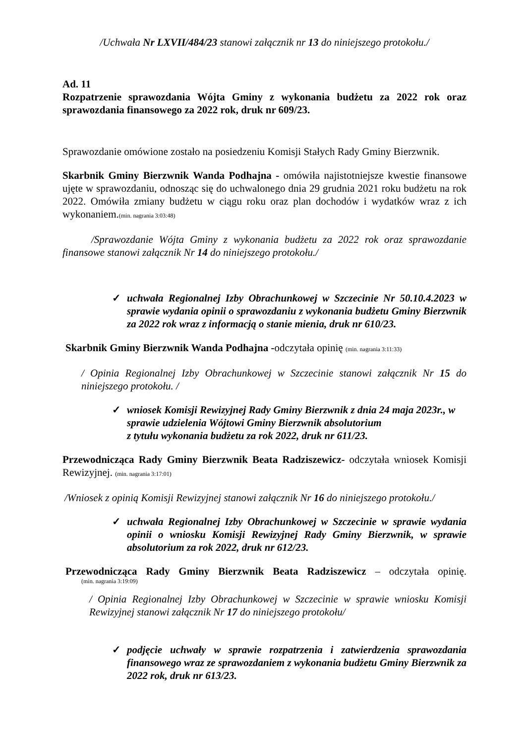/Uchwała Nr LXVII/484/23 stanowi załącznik nr 13 do niniejszego protokołu./
Ad. 11
Rozpatrzenie sprawozdania Wójta Gminy z wykonania budżetu za 2022 rok oraz sprawozdania finansowego za 2022 rok, druk nr 609/23.
Sprawozdanie omówione zostało na posiedzeniu Komisji Stałych Rady Gminy Bierzwnik.
Skarbnik Gminy Bierzwnik Wanda Podhajna - omówiła najistotniejsze kwestie finansowe ujęte w sprawozdaniu, odnosząc się do uchwalonego dnia 29 grudnia 2021 roku budżetu na rok 2022. Omówiła zmiany budżetu w ciągu roku oraz plan dochodów i wydatków wraz z ich wykonaniem.(min. nagrania 3:03:48)
/Sprawozdanie Wójta Gminy z wykonania budżetu za 2022 rok oraz sprawozdanie finansowe stanowi załącznik Nr 14 do niniejszego protokołu./
✓ uchwała Regionalnej Izby Obrachunkowej w Szczecinie Nr 50.10.4.2023 w sprawie wydania opinii o sprawozdaniu z wykonania budżetu Gminy Bierzwnik za 2022 rok wraz z informacją o stanie mienia, druk nr 610/23.
Skarbnik Gminy Bierzwnik Wanda Podhajna -odczytała opinię (min. nagrania 3:11:33)
/ Opinia Regionalnej Izby Obrachunkowej w Szczecinie stanowi załącznik Nr 15 do niniejszego protokołu. /
✓ wniosek Komisji Rewizyjnej Rady Gminy Bierzwnik z dnia 24 maja 2023r., w sprawie udzielenia Wójtowi Gminy Bierzwnik absolutorium
z tytułu wykonania budżetu za rok 2022, druk nr 611/23.
Przewodnicząca Rady Gminy Bierzwnik Beata Radziszewicz- odczytała wniosek Komisji Rewizyjnej. (min. nagrania 3:17:01)
/Wniosek z opinią Komisji Rewizyjnej stanowi załącznik Nr 16 do niniejszego protokołu./
✓ uchwała Regionalnej Izby Obrachunkowej w Szczecinie w sprawie wydania opinii o wniosku Komisji Rewizyjnej Rady Gminy Bierzwnik, w sprawie absolutorium za rok 2022, druk nr 612/23.
Przewodnicząca Rady Gminy Bierzwnik Beata Radziszewicz – odczytała opinię.
(min. nagrania 3:19:09)
/ Opinia Regionalnej Izby Obrachunkowej w Szczecinie w sprawie wniosku Komisji Rewizyjnej stanowi załącznik Nr 17 do niniejszego protokołu/
✓ podjęcie uchwały w sprawie rozpatrzenia i zatwierdzenia sprawozdania finansowego wraz ze sprawozdaniem z wykonania budżetu Gminy Bierzwnik za 2022 rok, druk nr 613/23.